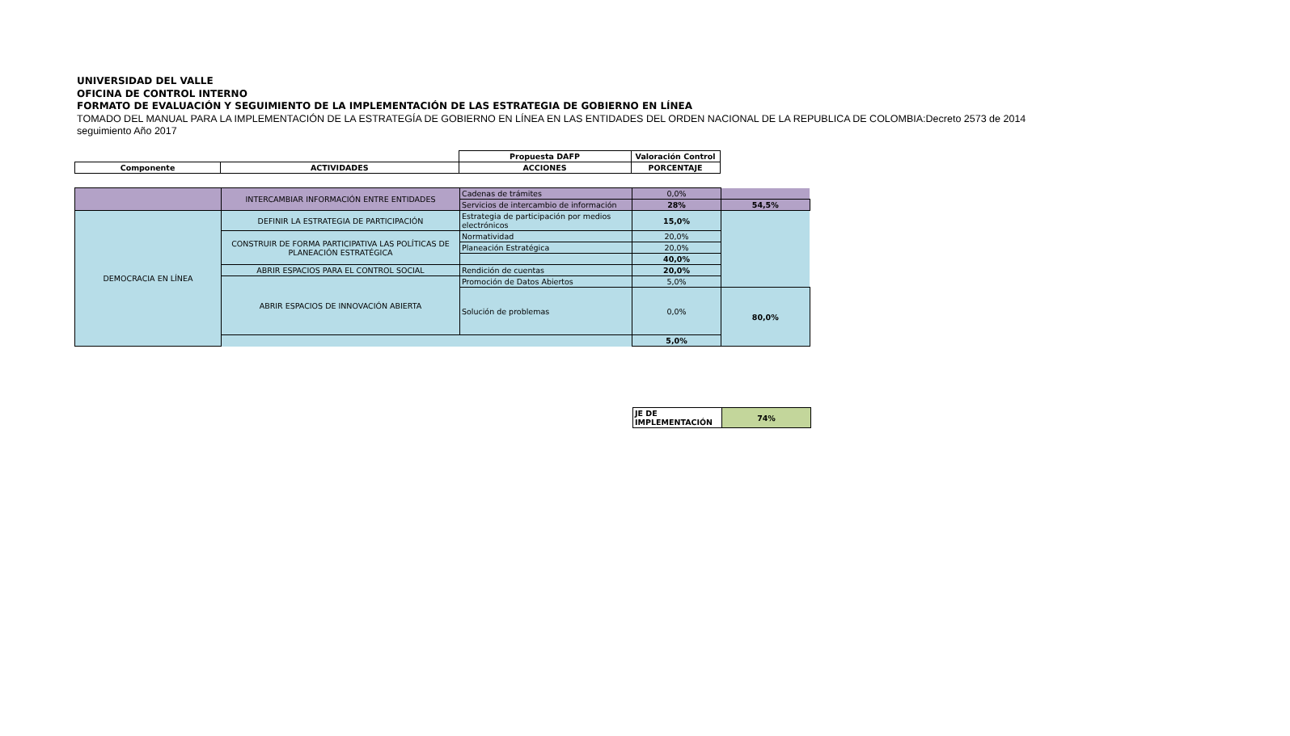UNIVERSIDAD DEL VALLE
OFICINA DE CONTROL INTERNO
FORMATO DE EVALUACIÓN Y SEGUIMIENTO DE LA IMPLEMENTACIÓN DE LAS ESTRATEGIA DE GOBIERNO EN LÍNEA
TOMADO DEL MANUAL PARA LA IMPLEMENTACIÓN DE LA ESTRATEGÍA DE GOBIERNO EN LÍNEA EN LAS ENTIDADES DEL ORDEN NACIONAL DE LA REPUBLICA DE COLOMBIA:Decreto 2573 de 2014
seguimiento Año 2017
| | | Propuesta DAFP | Valoración Control |
| --- | --- | --- | --- |
| Componente | ACTIVIDADES | ACCIONES | PORCENTAJE |
| | INTERCAMBIAR INFORMACIÓN ENTRE ENTIDADES | Cadenas de trámites | 0,0% | |
| | | Servicios de intercambio de información | 28% | 54,5% |
| DEMOCRACIA EN LÍNEA | DEFINIR LA ESTRATEGIA DE PARTICIPACIÓN | Estrategia de participación por medios electrónicos | 15,0% | |
| | CONSTRUIR DE FORMA PARTICIPATIVA LAS POLÍTICAS DE PLANEACIÓN ESTRATÉGICA | Normatividad | 20,0% | |
| | | Planeación Estratégica | 20,0% | |
| | | | 40,0% | |
| | ABRIR ESPACIOS PARA EL CONTROL SOCIAL | Rendición de cuentas | 20,0% | |
| | ABRIR ESPACIOS DE INNOVACIÓN ABIERTA | Promoción de Datos Abiertos | 5,0% | |
| | | Solución de problemas | 0,0% | 80,0% |
| | | | 5,0% | |
| JE DE IMPLEMENTACIÓN | 74% |